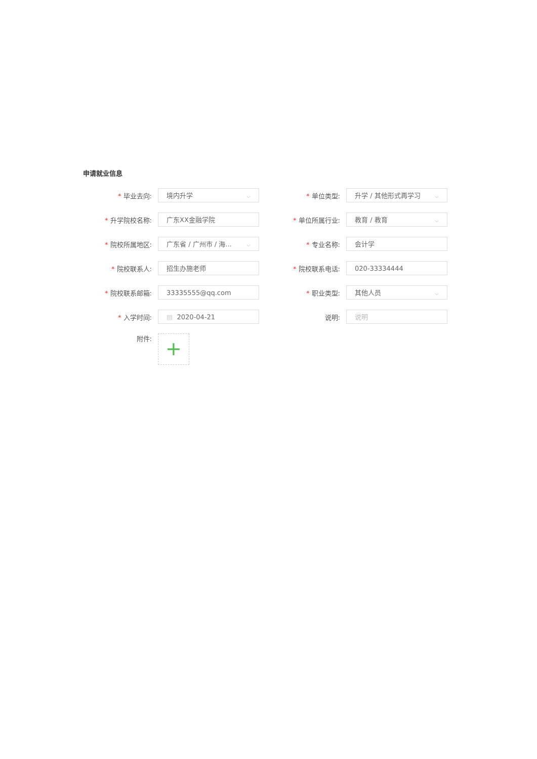申请就业信息
* 毕业去向:
境内升学 ⌵
* 单位类型:
升学 / 其他形式再学习 ⌵
* 升学院校名称:
广东XX金融学院
* 单位所属行业:
教育 / 教育 ⌵
* 院校所属地区:
广东省 / 广州市 / 海... ⌵
* 专业名称:
会计学
* 院校联系人:
招生办施老师
* 院校联系电话:
020-33334444
* 院校联系邮箱:
33335555@qq.com
* 职业类型:
其他人员 ⌵
* 入学时间:
▤ 2020-04-21
说明:
说明
附件:
+